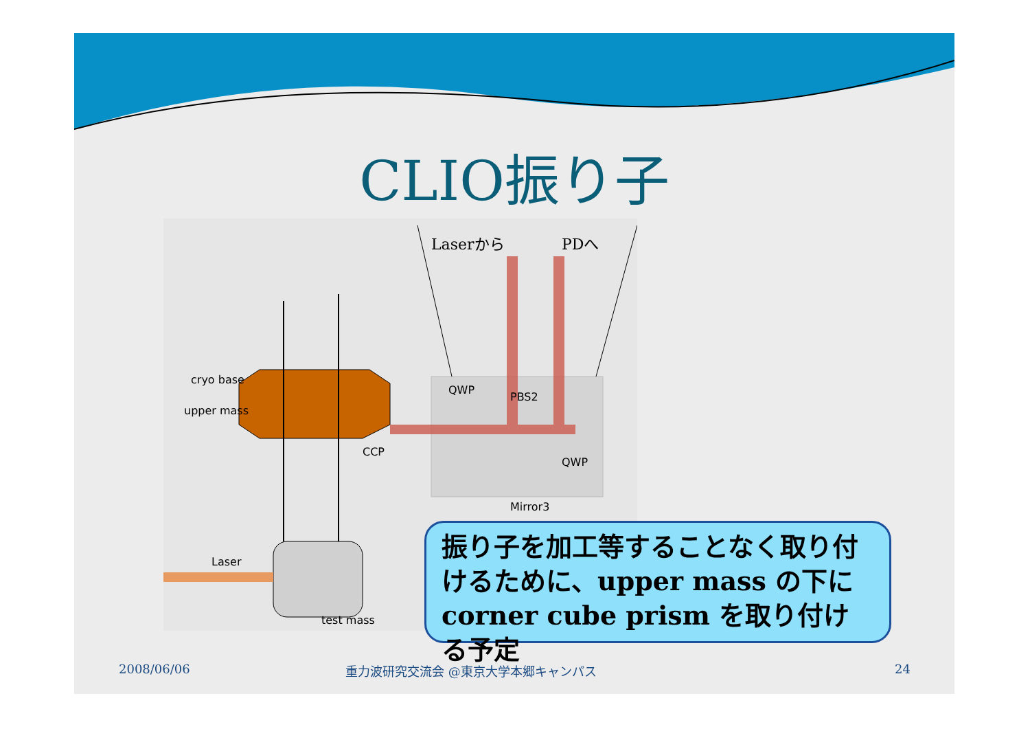CLIO振り子
cryo base
upper mass
CCP
QWP
PBS2
QWP
Mirror3
Laser
test mass
Laserから
PDへ
振り子を加工等することなく取り付けるために、upper mass の下に corner cube prism を取り付ける予定
2008/06/06
重力波研究交流会 @東京大学本郷キャンパス
24